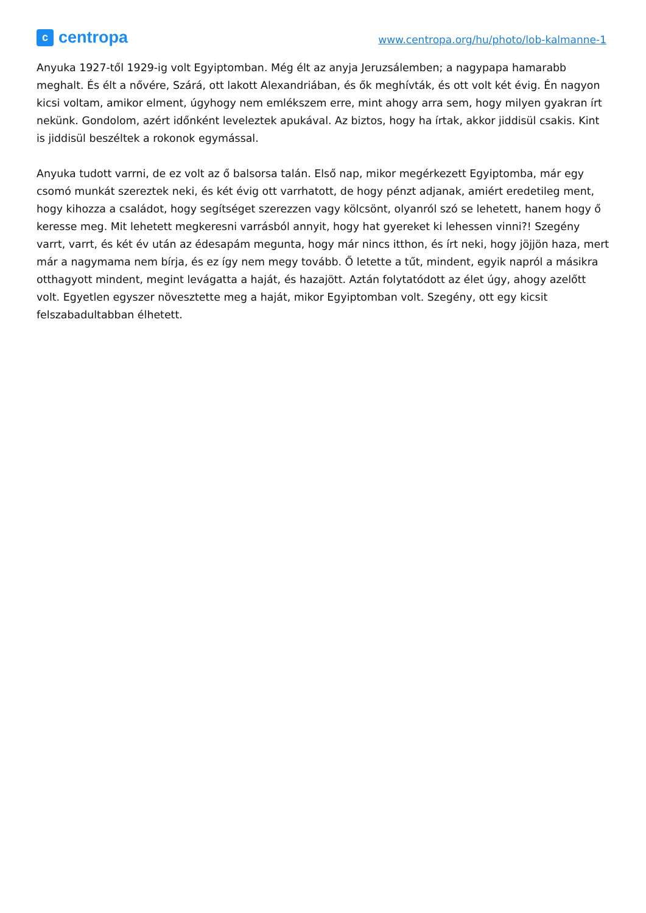c
centropa
www.centropa.org/hu/photo/lob-kalmanne-1
Anyuka 1927-től 1929-ig volt Egyiptomban. Még élt az anyja Jeruzsálemben; a nagypapa hamarabb meghalt. És élt a nővére, Szárá, ott lakott Alexandriában, és ők meghívták, és ott volt két évig. Én nagyon kicsi voltam, amikor elment, úgyhogy nem emlékszem erre, mint ahogy arra sem, hogy milyen gyakran írt nekünk. Gondolom, azért időnként leveleztek apukával. Az biztos, hogy ha írtak, akkor jiddisül csakis. Kint is jiddisül beszéltek a rokonok egymással.
Anyuka tudott varrni, de ez volt az ő balsorsa talán. Első nap, mikor megérkezett Egyiptomba, már egy csomó munkát szereztek neki, és két évig ott varrhatott, de hogy pénzt adjanak, amiért eredetileg ment, hogy kihozza a családot, hogy segítséget szerezzen vagy kölcsönt, olyanról szó se lehetett, hanem hogy ő keresse meg. Mit lehetett megkeresni varrásból annyit, hogy hat gyereket ki lehessen vinni?! Szegény varrt, varrt, és két év után az édesapám megunta, hogy már nincs itthon, és írt neki, hogy jöjjön haza, mert már a nagymama nem bírja, és ez így nem megy tovább. Ő letette a tűt, mindent, egyik napról a másikra otthagyott mindent, megint levágatta a haját, és hazajött. Aztán folytatódott az élet úgy, ahogy azelőtt volt. Egyetlen egyszer növesztette meg a haját, mikor Egyiptomban volt. Szegény, ott egy kicsit felszabadultabban élhetett.